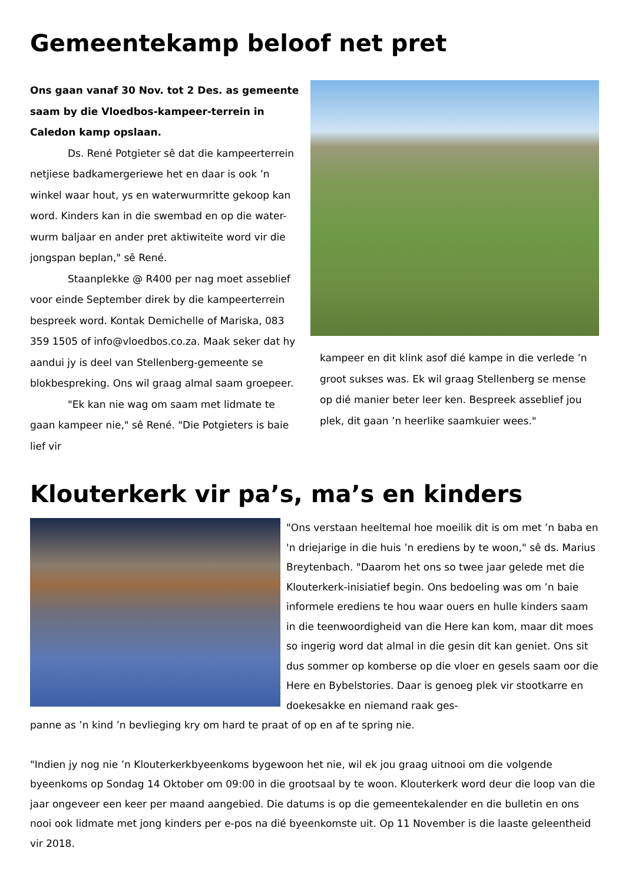Gemeentekamp beloof net pret
Ons gaan vanaf 30 Nov. tot 2 Des. as gemeente saam by die Vloedbos-kampeer-terrein in Caledon kamp opslaan.
Ds. René Potgieter sê dat die kampeerterrein netjiese badkamergeriewe het en daar is ook ’n winkel waar hout, ys en waterwurmritte gekoop kan word. Kinders kan in die swembad en op die water-wurm baljaar en ander pret aktiwiteite word vir die jongspan beplan," sê René.
Staanplekke @ R400 per nag moet asseblief voor einde September direk by die kampeerterrein bespreek word. Kontak Demichelle of Mariska, 083 359 1505 of info@vloedbos.co.za. Maak seker dat hy aandui jy is deel van Stellenberg-gemeente se blokbespreking. Ons wil graag almal saam groepeer.
"Ek kan nie wag om saam met lidmate te gaan kampeer nie," sê René. "Die Potgieters is baie lief vir
kampeer en dit klink asof dié kampe in die verlede ’n groot sukses was. Ek wil graag Stellenberg se mense op dié manier beter leer ken. Bespreek asseblief jou plek, dit gaan ’n heerlike saamkuier wees."
Klouterkerk vir pa’s, ma’s en kinders
"Ons verstaan heeltemal hoe moeilik dit is om met ’n baba en 'n driejarige in die huis ’n erediens by te woon," sê ds. Marius Breytenbach. "Daarom het ons so twee jaar gelede met die Klouterkerk-inisiatief begin. Ons bedoeling was om ’n baie informele erediens te hou waar ouers en hulle kinders saam in die teenwoordigheid van die Here kan kom, maar dit moes so ingerig word dat almal in die gesin dit kan geniet. Ons sit dus sommer op komberse op die vloer en gesels saam oor die Here en Bybelstories. Daar is genoeg plek vir stootkarre en doekesakke en niemand raak ges-
panne as ’n kind ’n bevlieging kry om hard te praat of op en af te spring nie.
"Indien jy nog nie ’n Klouterkerkbyeenkoms bygewoon het nie, wil ek jou graag uitnooi om die volgende byeenkoms op Sondag 14 Oktober om 09:00 in die grootsaal by te woon. Klouterkerk word deur die loop van die jaar ongeveer een keer per maand aangebied. Die datums is op die gemeentekalender en die bulletin en ons nooi ook lidmate met jong kinders per e-pos na dié byeenkomste uit. Op 11 November is die laaste geleentheid vir 2018.